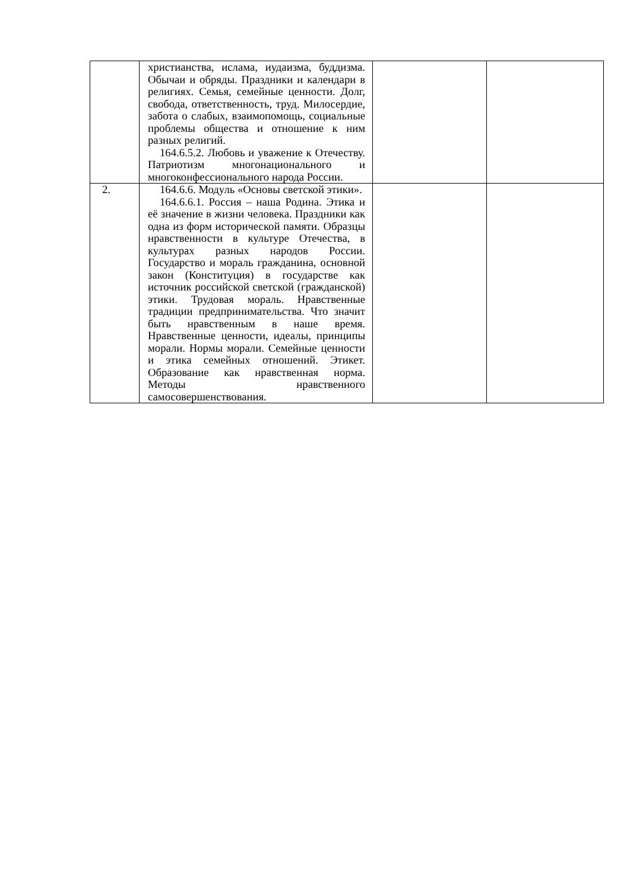| | христианства, ислама, иудаизма, буддизма. Обычаи и обряды. Праздники и календари в религиях. Семья, семейные ценности. Долг, свобода, ответственность, труд. Милосердие, забота о слабых, взаимопомощь, социальные проблемы общества и отношение к ним разных религий. 164.6.5.2. Любовь и уважение к Отечеству. Патриотизм многонационального и многоконфессионального народа России. | | |
| 2. | 164.6.6. Модуль «Основы светской этики». 164.6.6.1. Россия – наша Родина. Этика и её значение в жизни человека. Праздники как одна из форм исторической памяти. Образцы нравственности в культуре Отечества, в культурах разных народов России. Государство и мораль гражданина, основной закон (Конституция) в государстве как источник российской светской (гражданской) этики. Трудовая мораль. Нравственные традиции предпринимательства. Что значит быть нравственным в наше время. Нравственные ценности, идеалы, принципы морали. Нормы морали. Семейные ценности и этика семейных отношений. Этикет. Образование как нравственная норма. Методы нравственного самосовершенствования. | | |